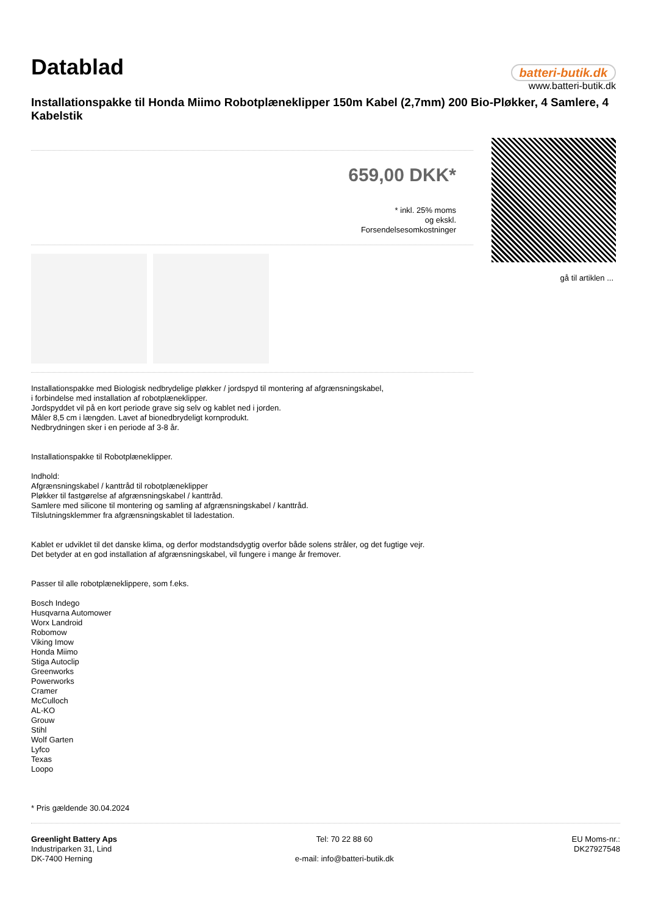Datablad
batteri-butik.dk
www.batteri-butik.dk
Installationspakke til Honda Miimo Robotplæneklipper 150m Kabel (2,7mm) 200 Bio-Pløkker, 4 Samlere, 4 Kabelstik
659,00 DKK*
* inkl. 25% moms
og ekskl.
Forsendelsesomkostninger
gå til artiklen ...
Installationspakke med Biologisk nedbrydelige pløkker / jordspyd til montering af afgrænsningskabel,
i forbindelse med installation af robotplæneklipper.
Jordspyddet vil på en kort periode grave sig selv og kablet ned i jorden.
Måler 8,5 cm i længden. Lavet af bionedbrydeligt kornprodukt.
Nedbrydningen sker i en periode af 3-8 år.
Installationspakke til Robotplæneklipper.
Indhold:
Afgrænsningskabel / kanttråd til robotplæneklipper
Pløkker til fastgørelse af afgrænsningskabel / kanttråd.
Samlere med silicone til montering og samling af afgrænsningskabel / kanttråd.
Tilslutningsklemmer fra afgrænsningskablet til ladestation.
Kablet er udviklet til det danske klima, og derfor modstandsdygtig overfor både solens stråler, og det fugtige vejr.
Det betyder at en god installation af afgrænsningskabel, vil fungere i mange år fremover.
Passer til alle robotplæneklippere, som f.eks.
Bosch Indego
Husqvarna Automower
Worx Landroid
Robomow
Viking Imow
Honda Miimo
Stiga Autoclip
Greenworks
Powerworks
Cramer
McCulloch
AL-KO
Grouw
Stihl
Wolf Garten
Lyfco
Texas
Loopo
* Pris gældende 30.04.2024
Greenlight Battery Aps
Industriparken 31, Lind
DK-7400 Herning
Tel: 70 22 88 60
e-mail: info@batteri-butik.dk
EU Moms-nr.:
DK27927548